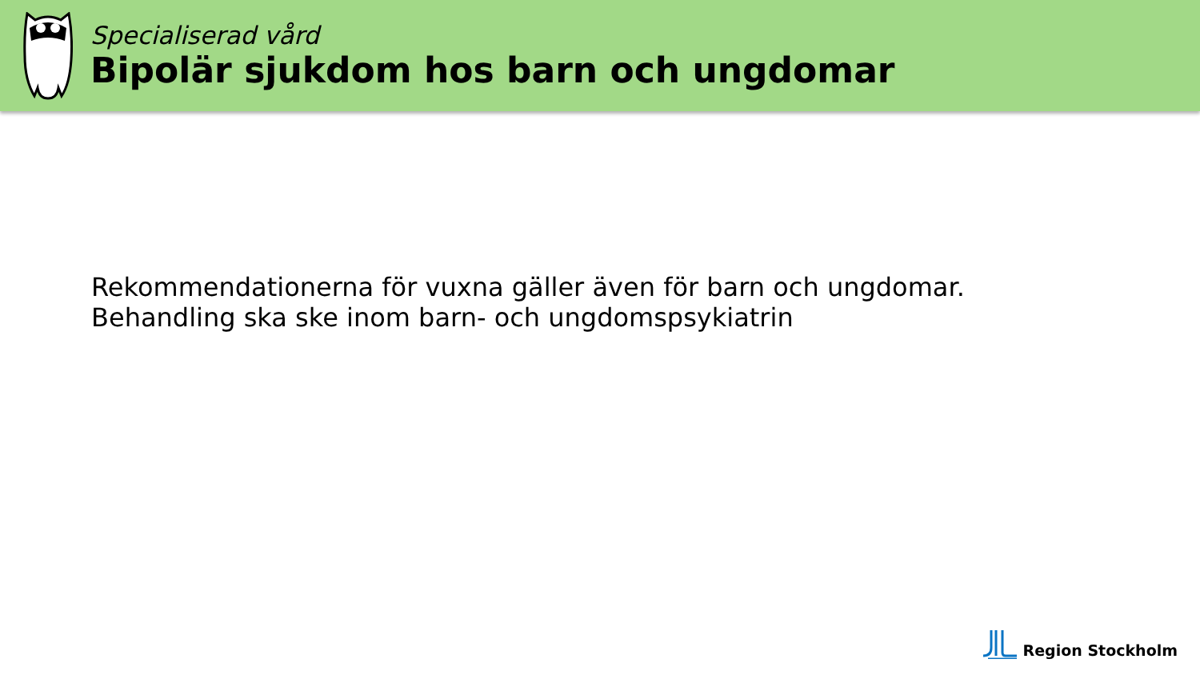Specialiserad vård
Bipolär sjukdom hos barn och ungdomar
Rekommendationerna för vuxna gäller även för barn och ungdomar. Behandling ska ske inom barn- och ungdomspsykiatrin
Region Stockholm